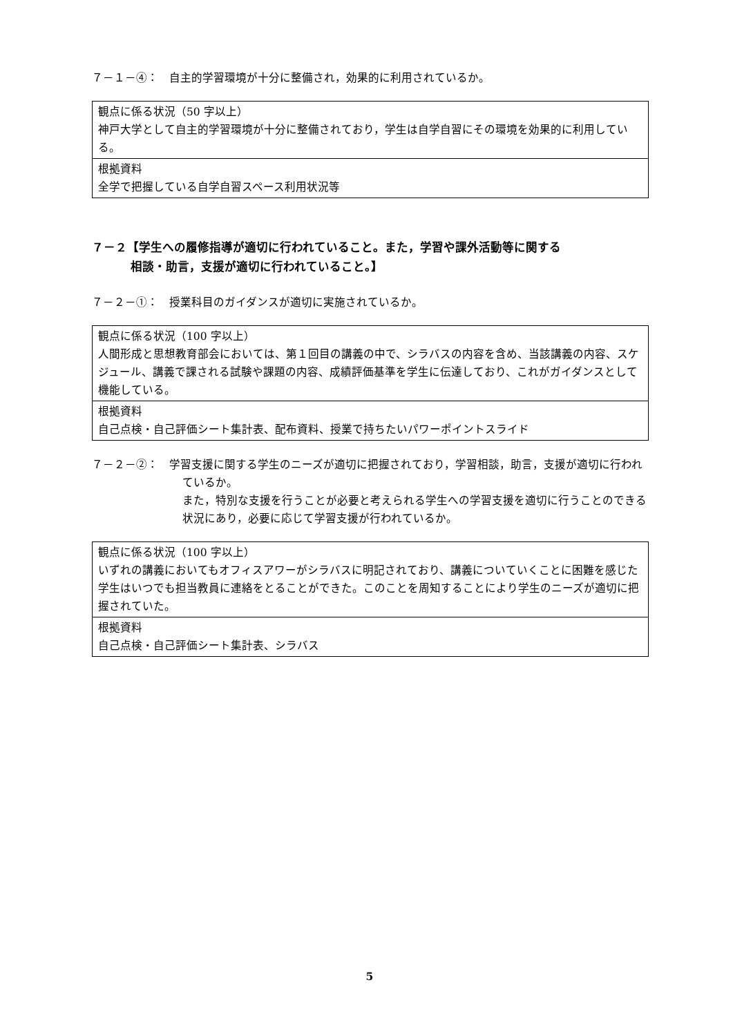７－１－④：　自主的学習環境が十分に整備され，効果的に利用されているか。
| 観点に係る状況（50 字以上） 神戸大学として自主的学習環境が十分に整備されており，学生は自学自習にその環境を効果的に利用している。 |
| 根拠資料 全学で把握している自学自習スペース利用状況等 |
７－２【学生への履修指導が適切に行われていること。また，学習や課外活動等に関する
相談・助言，支援が適切に行われていること。】
７－２－①：　授業科目のガイダンスが適切に実施されているか。
| 観点に係る状況（100 字以上） 人間形成と思想教育部会においては、第１回目の講義の中で、シラバスの内容を含め、当該講義の内容、スケジュール、講義で課される試験や課題の内容、成績評価基準を学生に伝達しており、これがガイダンスとして機能している。 |
| 根拠資料 自己点検・自己評価シート集計表、配布資料、授業で持ちたいパワーポイントスライド |
７－２－②：　学習支援に関する学生のニーズが適切に把握されており，学習相談，助言，支援が適切に行われているか。
また，特別な支援を行うことが必要と考えられる学生への学習支援を適切に行うことのできる状況にあり，必要に応じて学習支援が行われているか。
| 観点に係る状況（100 字以上） いずれの講義においてもオフィスアワーがシラバスに明記されており、講義についていくことに困難を感じた学生はいつでも担当教員に連絡をとることができた。このことを周知することにより学生のニーズが適切に把握されていた。 |
| 根拠資料 自己点検・自己評価シート集計表、シラバス |
5